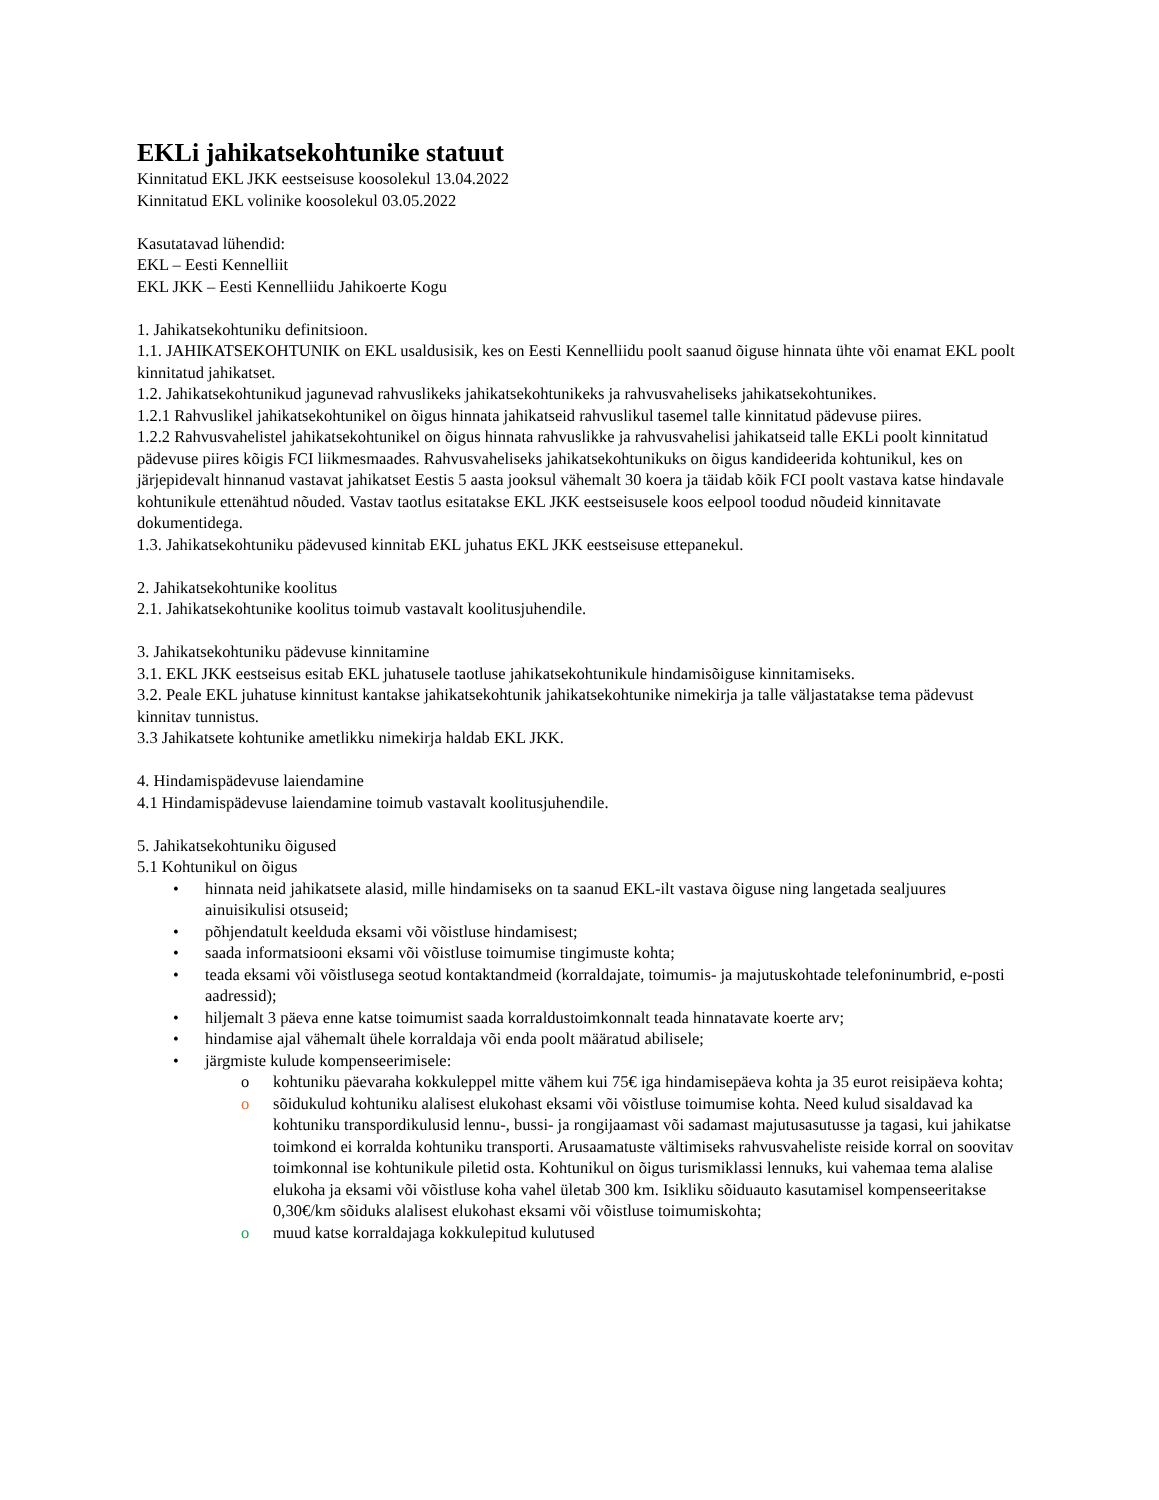EKLi jahikatsekohtunike statuut
Kinnitatud EKL JKK eestseisuse koosolekul 13.04.2022
Kinnitatud EKL volinike koosolekul 03.05.2022
Kasutatavad lühendid:
EKL – Eesti Kennelliit
EKL JKK – Eesti Kennelliidu Jahikoerte Kogu
1. Jahikatsekohtuniku definitsioon.
1.1. JAHIKATSEKOHTUNIK on EKL usaldusisik, kes on Eesti Kennelliidu poolt saanud õiguse hinnata ühte või enamat EKL poolt kinnitatud jahikatset.
1.2. Jahikatsekohtunikud jagunevad rahvuslikeks jahikatsekohtunikeks ja rahvusvaheliseks jahikatsekohtunikes.
1.2.1 Rahvuslikel jahikatsekohtunikel on õigus hinnata jahikatseid rahvuslikul tasemel talle kinnitatud pädevuse piires.
1.2.2 Rahvusvahelistel jahikatsekohtunikel on õigus hinnata rahvuslikke ja rahvusvahelisi jahikatseid talle EKLi poolt kinnitatud pädevuse piires kõigis FCI liikmesmaades. Rahvusvaheliseks jahikatsekohtunikuks on õigus kandideerida kohtunikul, kes on järjepidevalt hinnanud vastavat jahikatset Eestis 5 aasta jooksul vähemalt 30 koera ja täidab kõik FCI poolt vastava katse hindavale kohtunikule ettenähtud nõuded. Vastav taotlus esitatakse EKL JKK eestseisusele koos eelpool toodud nõudeid kinnitavate dokumentidega.
1.3. Jahikatsekohtuniku pädevused kinnitab EKL juhatus EKL JKK eestseisuse ettepanekul.
2. Jahikatsekohtunike koolitus
2.1. Jahikatsekohtunike koolitus toimub vastavalt koolitusjuhendile.
3. Jahikatsekohtuniku pädevuse kinnitamine
3.1. EKL JKK eestseisus esitab EKL juhatusele taotluse jahikatsekohtunikule hindamisõiguse kinnitamiseks.
3.2. Peale EKL juhatuse kinnitust kantakse jahikatsekohtunik jahikatsekohtunike nimekirja ja talle väljastatakse tema pädevust kinnitav tunnistus.
3.3 Jahikatsete kohtunike ametlikku nimekirja haldab EKL JKK.
4. Hindamispädevuse laiendamine
4.1 Hindamispädevuse laiendamine toimub vastavalt koolitusjuhendile.
5. Jahikatsekohtuniku õigused
5.1 Kohtunikul on õigus
• hinnata neid jahikatsete alasid, mille hindamiseks on ta saanud EKL-ilt vastava õiguse ning langetada sealjuures ainuisikulisi otsuseid;
• põhjendatult keelduda eksami või võistluse hindamisest;
• saada informatsiooni eksami või võistluse toimumise tingimuste kohta;
• teada eksami või võistlusega seotud kontaktandmeid (korraldajate, toimumis- ja majutuskohtade telefoninumbrid, e-posti aadressid);
• hiljemalt 3 päeva enne katse toimumist saada korraldustoimkonnalt teada hinnatavate koerte arv;
• hindamise ajal vähemalt ühele korraldaja või enda poolt määratud abilisele;
• järgmiste kulude kompenseerimisele:
o kohtuniku päevaraha kokkuleppel mitte vähem kui 75€ iga hindamisepäeva kohta ja 35 eurot reisipäeva kohta;
o sõidukulud kohtuniku alalisest elukohast eksami või võistluse toimumise kohta. Need kulud sisaldavad ka kohtuniku transpordikulusid lennu-, bussi- ja rongijaamast või sadamast majutusasutusse ja tagasi, kui jahikatse toimkond ei korralda kohtuniku transporti. Arusaamatuste vältimiseks rahvusvaheliste reiside korral on soovitav toimkonnal ise kohtunikule piletid osta. Kohtunikul on õigus turismiklassi lennuks, kui vahemaa tema alalise elukoha ja eksami või võistluse koha vahel ületab 300 km. Isikliku sõiduauto kasutamisel kompenseeritakse 0,30€/km sõiduks alalisest elukohast eksami või võistluse toimumiskohta;
o muud katse korraldajaga kokkulepitud kulutused